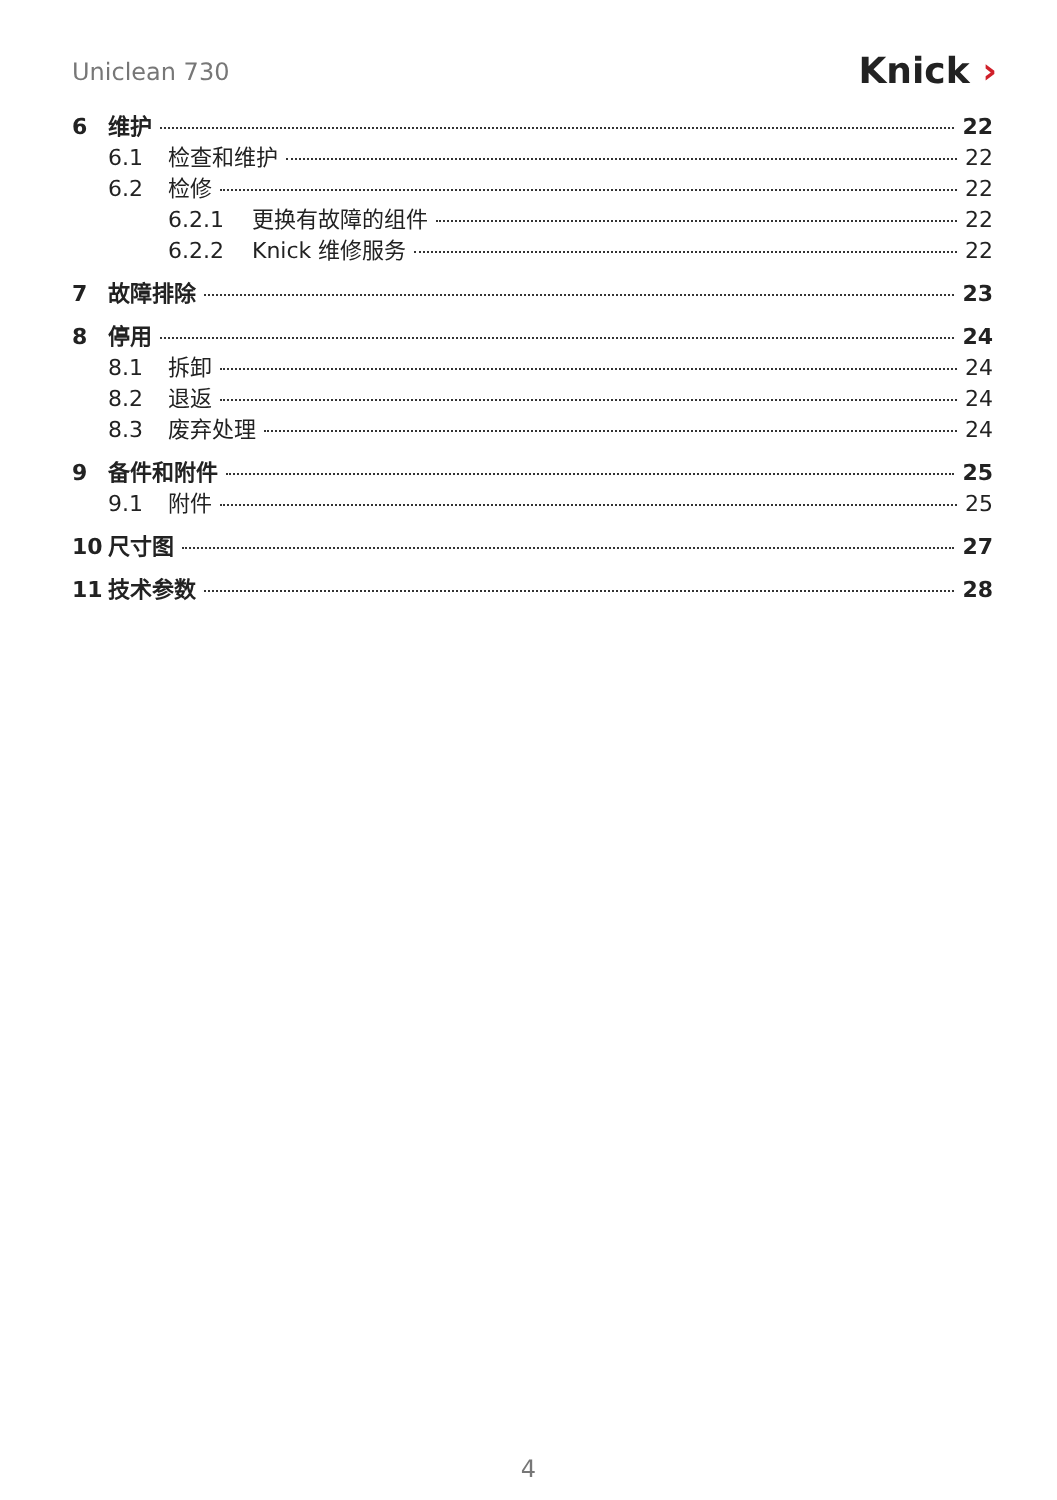Uniclean 730
Knick ›
6 维护 22
6.1 检查和维护 22
6.2 检修 22
6.2.1 更换有故障的组件 22
6.2.2 Knick 维修服务 22
7 故障排除 23
8 停用 24
8.1 拆卸 24
8.2 退返 24
8.3 废弃处理 24
9 备件和附件 25
9.1 附件 25
10 尺寸图 27
11 技术参数 28
4